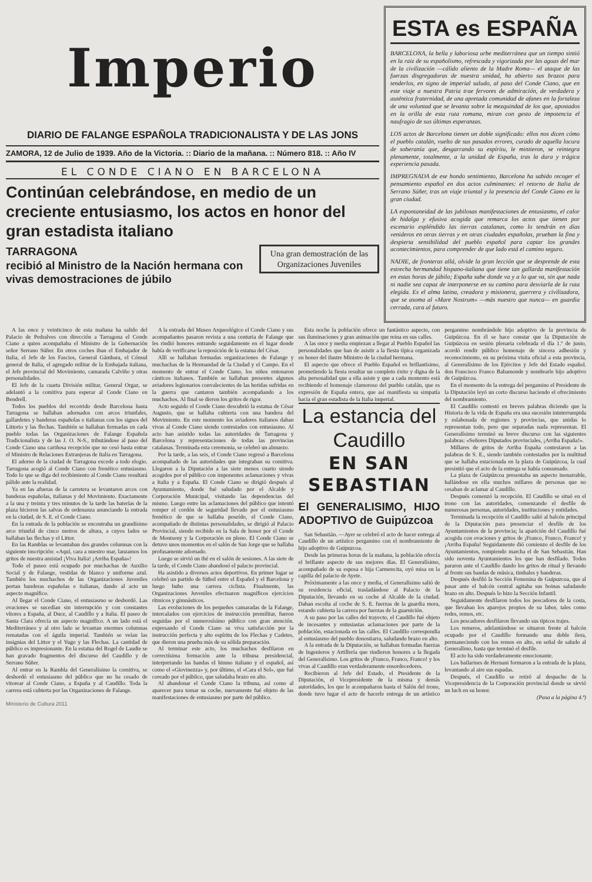Imperio
DIARIO DE FALANGE ESPAÑOLA TRADICIONALISTA Y DE LAS JONS
ZAMORA, 12 de Julio de 1939. Año de la Victoria. :: Diario de la mañana. :: Número 818. :: Año IV
EL CONDE CIANO EN BARCELONA
Continúan celebrándose, en medio de un creciente entusiasmo, los actos en honor del gran estadista italiano
Una gran demostración de las Organizaciones Juveniles
TARRAGONA
recibió al Ministro de la Nación hermana con vivas demostraciones de júbilo
ESTA es ESPAÑA
BARCELONA, la bella y laboriosa urbe mediterránea que un tiempo sintió en la raiz de su españolismo, refrescada y vigorizada por las aguas del mar de la civilización —cálido aliento de la Madre Roma— el ataque de las fuerzas disgregadoras de nuestra unidad, ha abierto sus brazos para tenderlos, en signo de imperial saludo, al paso del Conde Ciano, que en este viaje a nuestra Patria trae fervores de admiración, de verdadera y auténtica fraternidad, de una apretada comunidad de afanes en la fortaleza de una voluntad que se levanta sobre la mezquindad de los que, apostados en la orilla de esta ruta romana, miran con gesto de impotencia el naufragio de sus últimas esperanzas.
LOS actos de Barcelona tienen un doble significado: ellos nos dicen cómo el pueblo catalán, vuelto de sus pasados errores, curado de aquella locura de soberanía que, desgarrando su espíritu, le mintieron, se reintegra plenamente, totalmente, a la unidad de España, tras la dura y trágica experiencia pasada.
IMPREGNADA de ese hondo sentimiento, Barcelona ha sabido recoger el pensamiento español en dos actos culminantes: el retorno de Italia de Serrano Súñer, tras un viaje triuntal y la presencia del Conde Ciano en la gran ciudad.
LA espontaneidad de las jubilosas manifestaciones de entusiasmo, el calor de hidalga y efusiva acogida que remarca los actos que tienen por escenario espléndido las tierras catalanas, como lo tendrán en días venideros en otras tierras y en otras ciudades españolas, prueban la fina y despierta sensibilidad del pueblo español para captar los grandes acontecimientos, para comprender de que lado está el camino seguro.
NADIE, de fronteras allá, olvide la gran lección que se desprende de esta estrecha hermandad hispano-italiana que tiene tan gallarda manifestación en estas horas de júbilo; España sabe donde va y a lo que va, sin que nada ni nadie sea capaz de interponerse en su camino para desviarla de la ruta elegida. Es el alma latina, creadora y misionera, guerrera y civilizadora, que se asoma al «Mare Nostrum» —más nuestro que nunca— en guardia cerrada, cara al futuro.
A las once y veinticinco de esta mañana ha salido del Palacio de Pedralves con dirección a Tarragona el Conde Ciano a quien acompañaba el Ministro de la Gobernación señor Serrano Súñer. En otros coches iban el Embajador de Italia, el Jefe de los Fascios, General Gámbara, el Cónsul general de Italia, el agregado militar de la Embajada italiana, el Jefe provincial del Movimiento, camarada Calviño y otras personalidades.
El Jefe de la cuarta División militar, General Orgaz, se adelantó a la comitiva para esperar al Conde Ciano en Bendrell.
Todos los pueblos del recorrido desde Barcelona hasta Tarragona se hallaban adornados con arcos triunfales, gallardetes y banderas españolas e italianas con los signos del Littorio y las flechas. También se hallaban formadas en cada pueblo todas las Organizaciones de Falange Española Tradicionalista y de las J. O. N-S., tributándose al paso del Conde Ciano una cariñosa recepción que no cesó hasta entrar el Ministro de Relaciones Extranjeras de Italia en Tarragona.
El adorno de la ciudad de Tarragona excede a todo elogio. Tarragona acogió al Conde Ciano con frenético entusiasmo. Todo lo que se diga del recibimiento al Conde Ciano resultará pálido ante la realidad.
Ya en las afueras de la carretera se levantaron arcos con banderas españolas, italianas y del Movimiento. Exactamente a la una y treinta y tres minutos de la tarde las baterías de la plaza hicieron las salvas de ordenanza anunciando la entrada en la ciudad, de S. E. el Conde Ciano.
En la entrada de la población se encontraba un grandísimo arco triunfal de cinco metros de altura, a cuyos lados se hallaban las flechas y el Littor.
En las Ramblas se levantaban dos grandes columnas con la siguiente inscripción: «Aquí, cara a nuestro mar, lanzamos los gritos de nuestra amistad ¡Viva Italia! ¡Arriba España»!
Todo el paseo está ocupado por muchachas de Auxilio Social y de Falange, vestidas de blanco y uniforme azul. También los muchachos de las Organizaciones Juveniles portan banderas españolas e italianas, dando al acto un aspecto magnífico.
Al llegar el Conde Ciano, el entusiasmo se desbordó. Las ovaciones se sucedían sin interrupción y con constantes vítores a España, al Duce, al Caudillo y a Italia. El paseo de Santa Clara ofrecía un aspecto magnífico. A un lado está el Mediterráneo y al otro lado se levantan enormes columnas rematadas con el águila imperial. También se veían las insignias del Littor y el Yugo y las Flechas. La cantidad de público es impresionante. En la estatua del Rogel de Laudie se han gravado fragmentos del discurso del Caudillo y de Serrano Súñer.
Al entrar en la Rambla del Generalísimo la comitiva, se desbordó el entusiasmo del público que no ha cesado de vitorear al Conde Ciano, a España y al Caudillo. Toda la carrera está cubierta por las Organizaciones de Falange.
A la entrada del Museo Arqueológico el Conde Ciano y sus acompañantes pasaron revista a una centuria de Falange que les rindió honores entrando seguidamente en el lugar donde había de verificarse la reposición de la estatua del César.
Allí se hallaban formadas organizaciones de Falange y muchachas de la Hermandad de la Ciudad y el Campo. En el momento de entrar el Conde Ciano, los niños entonaron cánticos italianos. También se hallaban presentes algunos aviadores legionarios convalecientes de las heridas sufridas en la guerra que cantaron también acompañando a los muchachos. Al final se dieron los gritos de rigor.
Acto seguido el Conde Ciano descubrió la estatua de César Augusto, que se hallaba cubierta con una bandera del Movimiento. En este momento los aviadores italianos daban vivas al Conde Ciano siendo contestados con entusiasmo. Al acto han asistido todas las autoridades de Tarragona y Barcelona y representaciones de todas las provincias catalanas. Terminada esta ceremonia, se celebró un almuezo.
Por la tarde, a las seis, el Conde Ciano regresó a Barcelona acompañado de las autoridades que integraban su comitiva. Llegaron a la Diputación a las siete menos cuarto siendo acogidos por el público con imponentes aclamaciones y vivas a Italia y a España. El Conde Ciano se dirigió después al Ayuntamiento, donde fué saludado por el Alcalde y Corporación Municipal, visitando las dependencias del mismo. Luego entre las aclamaciones del público que intentó romper el cordón de seguridad llevado por el entusiasmo frenético de que se hallaba poseído, el Conde Ciano, acompañado de distintas personalidades, se dirigió al Palacio Provincial, siendo recibido en la Sala de honor por el Conde de Montseny y la Corporación en pleno. El Conde Ciano se detuvo unos momentos en el salón de San Jorge que se hallaba profusamente adornado.
Luego se sirvió un thé en el salón de sesiones. A las siete de la tarde, el Conde Ciano abandonó el palacio provincial.
Ha asistido a diversos actos deportivos. En primer lugar se celebró un partido de fútbol entre el Español y el Barcelona y luego hubo una carrera ciclista. Finalmente, las Organizaciones Juveniles efectuaron magníficos ejercicios rítmicos y gimnásticos.
Las evoluciones de los pequeños camaradas de la Falange, intercalados con ejercicios de instrucción premilitar, fueron seguidas por el numerosísimo público con gran atención. expresando el Conde Ciano su viva satisfacción por la instrucción perfecta y alto espíritu de los Flechas y Cadetes, que dieron una prueba más de su sólida preparación.
Al terminar este acto, los muchachos desfilaron en correctísima formación ante la tribuna presidencial, interpretando las bandas el himno italiano y el español, así como el «Giovinezza» y, por último, el «Cara el Sol», que fué coreado por el público, que saludaba brazo en alto.
Al abandonar el Conde Ciano la tribuna, así como al aparecer para tomar su coche, nuevamente fué objeto de las manifestaciones de entusiasmo por parte del público.
Esta noche la población ofrece un fantástico aspecto, con sus iluminaciones y gran animación que reina en sus calles.
A las once y media empiezan a llegar al Pueblo Español las personalidades que han de asistir a la fiesta típica organizada en honor del ilustre Ministro de la ciudad hermana.
El aspecto que ofrece el Pueblo Español es brillantísimo, prometiendo la fiesta resultar un completo éxito y digna de la alta personalidad que a ella asiste y que a cada momento está recibiendo el homenaje clamoroso del pueblo catalán, que es expresión de España entera, que así manifiesta su simpatía hacia el gran estadista de la Italia imperial.
La estancia del Caudillo
EN SAN SEBASTIAN
El GENERALISIMO, HIJO ADOPTIVO de Guipúzcoa
San Sebastián. —Ayer se celebró el acto de hacer entrega al Caudillo de un artístico pergamino con el nombramiento de hijo adoptivo de Guipuzcoa.
Desde las primeras horas de la mañana, la población ofrecía el brillante aspecto de sus mejores días. El Generalísimo, acompañado de su esposa e hija Carmencita, oyó misa en la capilla del palacio de Ayete.
Próximamente a las once y media, el Generalísimo salió de su residencia oficial, trasladándose al Palacio de la Diputación, llevando en su coche al Alcalde de la ciudad. Daban escolta al coche de S. E. fuerzas de la guardia mora, estando cubierta la carrera por fuerzas de la guarnición.
A su paso por las calles del trayecto, el Caudillo fué objeto de incesantes y entusiastas aclamaciones por parte de la población, estacionada en las calles. El Caudillo correspondía al entusiasmo del pueblo donostiarra, saludando brazo en alto.
A la entrada de la Diputación, se hallaban formadas fuerzas de Ingenieros y Artillería que rindieron honores a la llegada del Generalísimo. Los gritos de ¡Franco, Franco, Franco! y los vivas al Caudillo eran verdaderamente ensordecedores.
Recibieron al Jefe del Estado, el Ptesidente de la Diputación, el Vicepresidente de la misma y demás autoridades, los que le acompañaron hasta el Salón del trono, donde tuvo lugar el acto de hacerle entrega de un artístico pergamino nombrándole hijo adoptivo de la provincia de Guipúzcoa. En él se hace constar que la Diputación de Guipúzcoa en sesión plenaria celebrada el día 1.º de junio, acordó rendir público homenaje de sincera adhesión y reconocimiento, en su próxima visita oficial a esta provincia, al Generalísimo de los Ejércitos y Jefe del Estado español. don Francisco Franco Bahamonde y nombrarle hijo adoptivo de Guipúzcoa.
En el momento de la entrega del pergamino el Presidente de la Diputación leyó un corto discurso haciendo el ofrecimiento del nombramiento.
El Caudillo contestó en breves palabras diciendo que la Historia de la vida de España era una sucesión ininterrumpida y eslabonada de regiones y provincias, que unidas lo representan todo, pero que separadas nada representan. El Generalísimo terminó su breve discurso con las siguientes palabras: «Señores Diputados provinciales, ¡Arriba España!».
Millares de gritos de Arriba España contestaron a las palabras de S. E., siendo también contestados por la multitud que se hallaba estacionada en la plaza de Guipúzcoa, la cual presintió que el acto de la entrega se había consumado.
La plaza de Guipúzcoa presentaba un aspecto inenarrable, hallándose en ella muchos millares de personas que no cesaban de aclamar al Caudillo.
Después comenzó la recepción. El Caudillo se situó en el trono con las autoridades, comenzando el desfile de numerosas personas, autoridades, instituciones y entidades.
Terminada la recepción el Caudillo salió al balcón principal de la Diputación para presenciar el desfile de los Ayuntamientos de la provincia; la aparición del Caudillo fué acogida con ovaciones y gritos de ¡Franco, Franco, Franco! y ¡Arriba España! Seguidamente dió comienzo el desfile de los Ayuntamientos, rompiendo marcha el de San Sebastián. Han sido noventa Ayuntamientos los que han desfilado. Todos pararon ante el Caudillo dando los gritos de ritual y llevando al frente sus bandas de música, timbales y banderas.
Después desfiló la Sección Femenina de Guipuzcoa, que al pasar ante el balcón central agitaba sus boinas saludando brazo en alto. Después lo hizo la Sección Infantil.
Seguidamente desfilaron todos los pescadorss de la costa, que llevaban los aparejos propios de su labor, tales como redes, remos, etc.
Los pescadores desfilaron llevando sus típicos trajes.
Los remeros, adelantándose se situaron frente al balcón ocupado por el Caudillo formando una doble ilera, permaneciendo con los remos en alto, en señal de saludo al Generalímo, hasta que terminó el desfile.
El acto ha sido verdaderamente emocionante.
Los bailarines de Hernani formaron a la entrada de la plaza, levantando al aire sus espadas.
Después, el Caudillo se retiró al despacho de la Vicepresidencia de la Corporación provincial donde se sirvió un luch en su honor.
(Pasa a la página 4.ª)
Ministerio de Cultura 2011